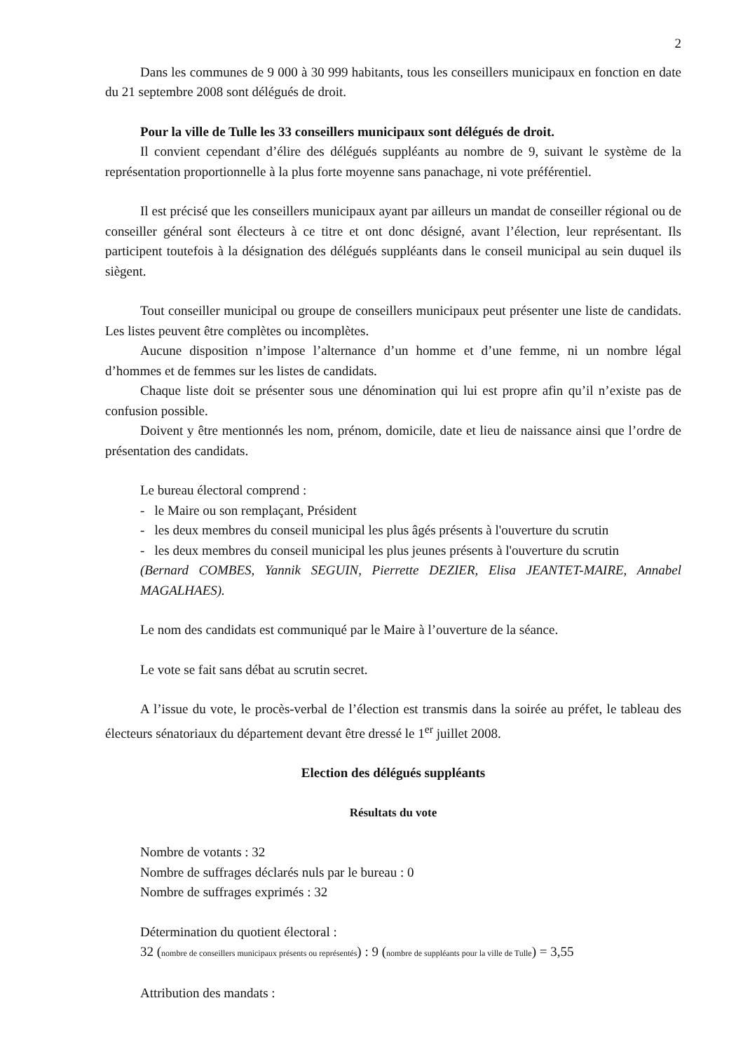2
Dans les communes de 9 000 à 30 999 habitants, tous les conseillers municipaux en fonction en date du 21 septembre 2008 sont délégués de droit.
Pour la ville de Tulle les 33 conseillers municipaux sont délégués de droit.
Il convient cependant d’élire des délégués suppléants au nombre de 9, suivant le système de la représentation proportionnelle à la plus forte moyenne sans panachage, ni vote préférentiel.
Il est précisé que les conseillers municipaux ayant par ailleurs un mandat de conseiller régional ou de conseiller général sont électeurs à ce titre et ont donc désigné, avant l’élection, leur représentant. Ils participent toutefois à la désignation des délégués suppléants dans le conseil municipal au sein duquel ils siègent.
Tout conseiller municipal ou groupe de conseillers municipaux peut présenter une liste de candidats. Les listes peuvent être complètes ou incomplètes.
Aucune disposition n’impose l’alternance d’un homme et d’une femme, ni un nombre légal d’hommes et de femmes sur les listes de candidats.
Chaque liste doit se présenter sous une dénomination qui lui est propre afin qu’il n’existe pas de confusion possible.
Doivent y être mentionnés les nom, prénom, domicile, date et lieu de naissance ainsi que l’ordre de présentation des candidats.
Le bureau électoral comprend :
- le Maire ou son remplaçant, Président
- les deux membres du conseil municipal les plus âgés présents à l'ouverture du scrutin
- les deux membres du conseil municipal les plus jeunes présents à l'ouverture du scrutin
(Bernard COMBES, Yannik SEGUIN, Pierrette DEZIER, Elisa JEANTET-MAIRE, Annabel MAGALHAES).
Le nom des candidats est communiqué par le Maire à l’ouverture de la séance.
Le vote se fait sans débat au scrutin secret.
A l’issue du vote, le procès-verbal de l’élection est transmis dans la soirée au préfet, le tableau des électeurs sénatoriaux du département devant être dressé le 1<sup>er</sup> juillet 2008.
Election des délégués suppléants
Résultats du vote
Nombre de votants : 32
Nombre de suffrages déclarés nuls par le bureau : 0
Nombre de suffrages exprimés : 32
Détermination du quotient électoral :
32 (nombre de conseillers municipaux présents ou représentés) : 9 (nombre de suppléants pour la ville de Tulle) = 3,55
Attribution des mandats :